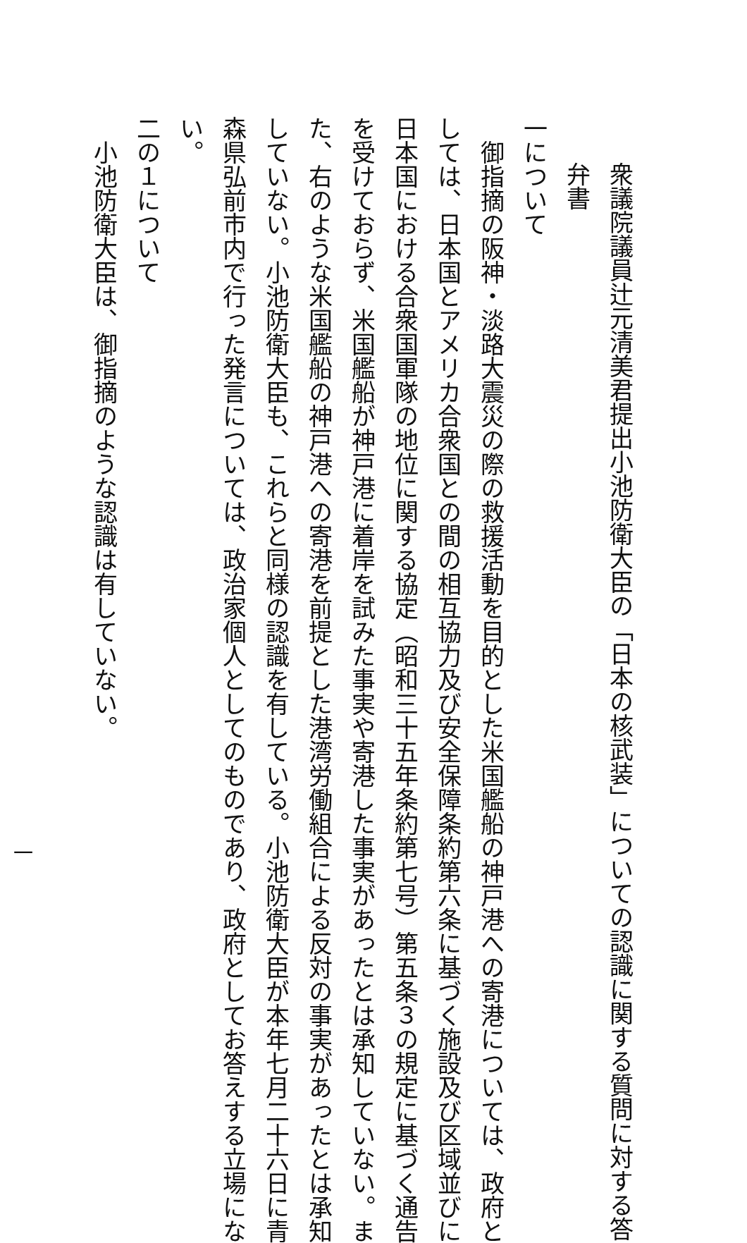衆議院議員辻元清美君提出小池防衛大臣の「日本の核武装」についての認識に関する質問に対する答
弁書
一について
御指摘の阪神・淡路大震災の際の救援活動を目的とした米国艦船の神戸港への寄港については、政府と
しては、日本国とアメリカ合衆国との間の相互協力及び安全保障条約第六条に基づく施設及び区域並びに
日本国における合衆国軍隊の地位に関する協定（昭和三十五年条約第七号）第五条３の規定に基づく通告
を受けておらず、米国艦船が神戸港に着岸を試みた事実や寄港した事実があったとは承知していない。ま
た、右のような米国艦船の神戸港への寄港を前提とした港湾労働組合による反対の事実があったとは承知
していない。小池防衛大臣も、これらと同様の認識を有している。小池防衛大臣が本年七月二十六日に青
森県弘前市内で行った発言については、政治家個人としてのものであり、政府としてお答えする立場にな
い。
二の１について
小池防衛大臣は、御指摘のような認識は有していない。
一